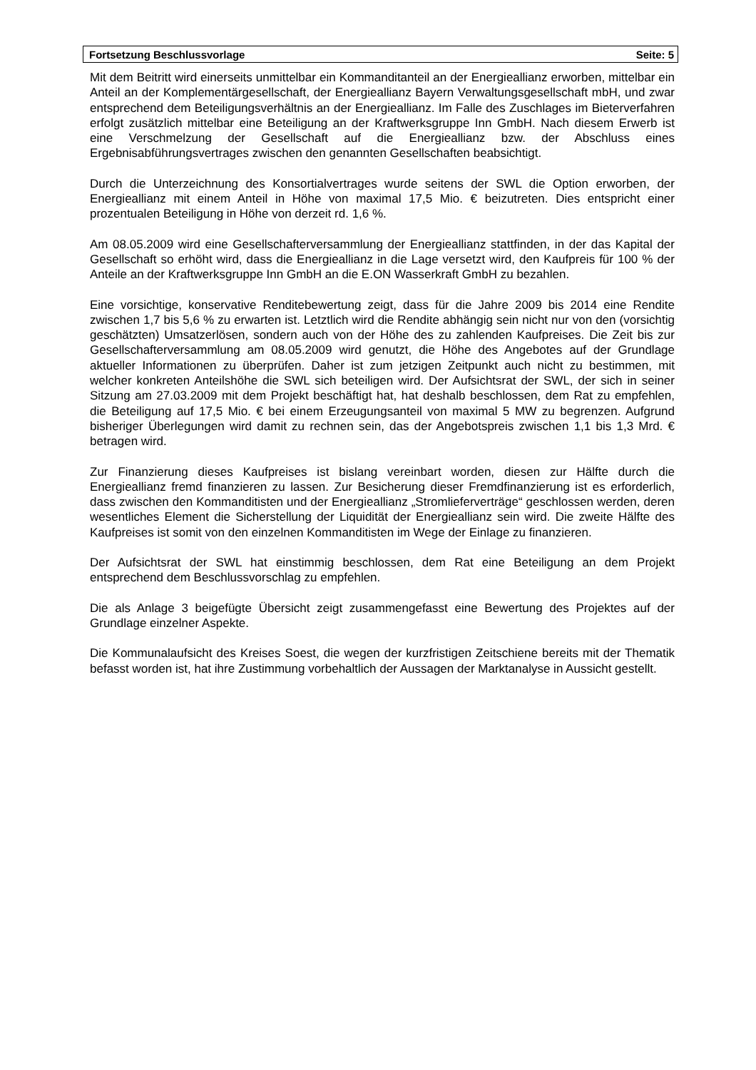Fortsetzung Beschlussvorlage Seite: 5
Mit dem Beitritt wird einerseits unmittelbar ein Kommanditanteil an der Energieallianz erworben, mittelbar ein Anteil an der Komplementärgesellschaft, der Energieallianz Bayern Verwaltungsgesellschaft mbH, und zwar entsprechend dem Beteiligungsverhältnis an der Energieallianz. Im Falle des Zuschlages im Bieterverfahren erfolgt zusätzlich mittelbar eine Beteiligung an der Kraftwerksgruppe Inn GmbH. Nach diesem Erwerb ist eine Verschmelzung der Gesellschaft auf die Energieallianz bzw. der Abschluss eines Ergebnisabführungsvertrages zwischen den genannten Gesellschaften beabsichtigt.
Durch die Unterzeichnung des Konsortialvertrages wurde seitens der SWL die Option erworben, der Energieallianz mit einem Anteil in Höhe von maximal 17,5 Mio. € beizutreten. Dies entspricht einer prozentualen Beteiligung in Höhe von derzeit rd. 1,6 %.
Am 08.05.2009 wird eine Gesellschafterversammlung der Energieallianz stattfinden, in der das Kapital der Gesellschaft so erhöht wird, dass die Energieallianz in die Lage versetzt wird, den Kaufpreis für 100 % der Anteile an der Kraftwerksgruppe Inn GmbH an die E.ON Wasserkraft GmbH zu bezahlen.
Eine vorsichtige, konservative Renditebewertung zeigt, dass für die Jahre 2009 bis 2014 eine Rendite zwischen 1,7 bis 5,6 % zu erwarten ist. Letztlich wird die Rendite abhängig sein nicht nur von den (vorsichtig geschätzten) Umsatzerlösen, sondern auch von der Höhe des zu zahlenden Kaufpreises. Die Zeit bis zur Gesellschafterversammlung am 08.05.2009 wird genutzt, die Höhe des Angebotes auf der Grundlage aktueller Informationen zu überprüfen. Daher ist zum jetzigen Zeitpunkt auch nicht zu bestimmen, mit welcher konkreten Anteilshöhe die SWL sich beteiligen wird. Der Aufsichtsrat der SWL, der sich in seiner Sitzung am 27.03.2009 mit dem Projekt beschäftigt hat, hat deshalb beschlossen, dem Rat zu empfehlen, die Beteiligung auf 17,5 Mio. € bei einem Erzeugungsanteil von maximal 5 MW zu begrenzen. Aufgrund bisheriger Überlegungen wird damit zu rechnen sein, das der Angebotspreis zwischen 1,1 bis 1,3 Mrd. € betragen wird.
Zur Finanzierung dieses Kaufpreises ist bislang vereinbart worden, diesen zur Hälfte durch die Energieallianz fremd finanzieren zu lassen. Zur Besicherung dieser Fremdfinanzierung ist es erforderlich, dass zwischen den Kommanditisten und der Energieallianz „Stromlieferverträge“ geschlossen werden, deren wesentliches Element die Sicherstellung der Liquidität der Energieallianz sein wird. Die zweite Hälfte des Kaufpreises ist somit von den einzelnen Kommanditisten im Wege der Einlage zu finanzieren.
Der Aufsichtsrat der SWL hat einstimmig beschlossen, dem Rat eine Beteiligung an dem Projekt entsprechend dem Beschlussvorschlag zu empfehlen.
Die als Anlage 3 beigefügte Übersicht zeigt zusammengefasst eine Bewertung des Projektes auf der Grundlage einzelner Aspekte.
Die Kommunalaufsicht des Kreises Soest, die wegen der kurzfristigen Zeitschiene bereits mit der Thematik befasst worden ist, hat ihre Zustimmung vorbehaltlich der Aussagen der Marktanalyse in Aussicht gestellt.